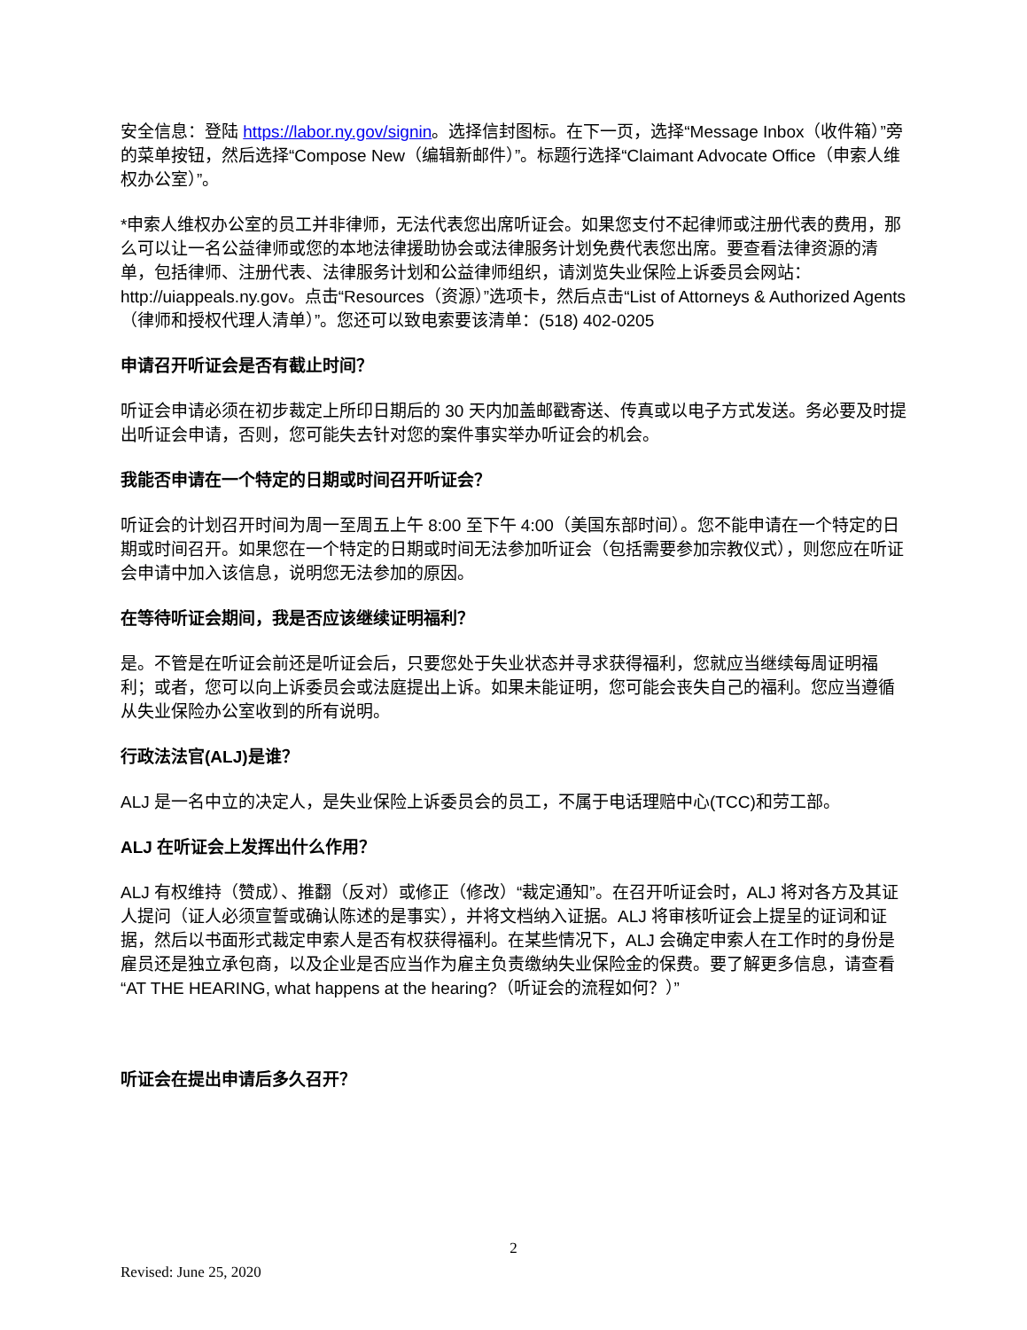安全信息：登陆 https://labor.ny.gov/signin。选择信封图标。在下一页，选择“Message Inbox（收件箱）”旁的菜单按钮，然后选择“Compose New（编辑新邮件）”。标题行选择“Claimant Advocate Office（申索人维权办公室）”。
*申索人维权办公室的员工并非律师，无法代表您出席听证会。如果您支付不起律师或注册代表的费用，那么可以让一名公益律师或您的本地法律援助协会或法律服务计划免费代表您出席。要查看法律资源的清单，包括律师、注册代表、法律服务计划和公益律师组织，请浏览失业保险上诉委员会网站：http://uiappeals.ny.gov。点击“Resources（资源）”选项卡，然后点击“List of Attorneys & Authorized Agents（律师和授权代理人清单）”。您还可以致电索要该清单：(518) 402-0205
申请召开听证会是否有截止时间？
听证会申请必须在初步裁定上所印日期后的 30 天内加盖邮戳寄送、传真或以电子方式发送。务必要及时提出听证会申请，否则，您可能失去针对您的案件事实举办听证会的机会。
我能否申请在一个特定的日期或时间召开听证会？
听证会的计划召开时间为周一至周五上午 8:00 至下午 4:00（美国东部时间）。您不能申请在一个特定的日期或时间召开。如果您在一个特定的日期或时间无法参加听证会（包括需要参加宗教仪式），则您应在听证会申请中加入该信息，说明您无法参加的原因。
在等待听证会期间，我是否应该继续证明福利？
是。不管是在听证会前还是听证会后，只要您处于失业状态并寻求获得福利，您就应当继续每周证明福利；或者，您可以向上诉委员会或法庭提出上诉。如果未能证明，您可能会丧失自己的福利。您应当遵循从失业保险办公室收到的所有说明。
行政法法官(ALJ)是谁？
ALJ 是一名中立的决定人，是失业保险上诉委员会的员工，不属于电话理赔中心(TCC)和劳工部。
ALJ 在听证会上发挥出什么作用？
ALJ 有权维持（赞成）、推翻（反对）或修正（修改）“裁定通知”。在召开听证会时，ALJ 将对各方及其证人提问（证人必须宣誓或确认陈述的是事实），并将文档纳入证据。ALJ 将审核听证会上提呈的证词和证据，然后以书面形式裁定申索人是否有权获得福利。在某些情况下，ALJ 会确定申索人在工作时的身份是雇员还是独立承包商，以及企业是否应当作为雇主负责缴纳失业保险金的保费。要了解更多信息，请查看“AT THE HEARING, what happens at the hearing?（听证会的流程如何？）”
听证会在提出申请后多久召开？
2
Revised: June 25, 2020